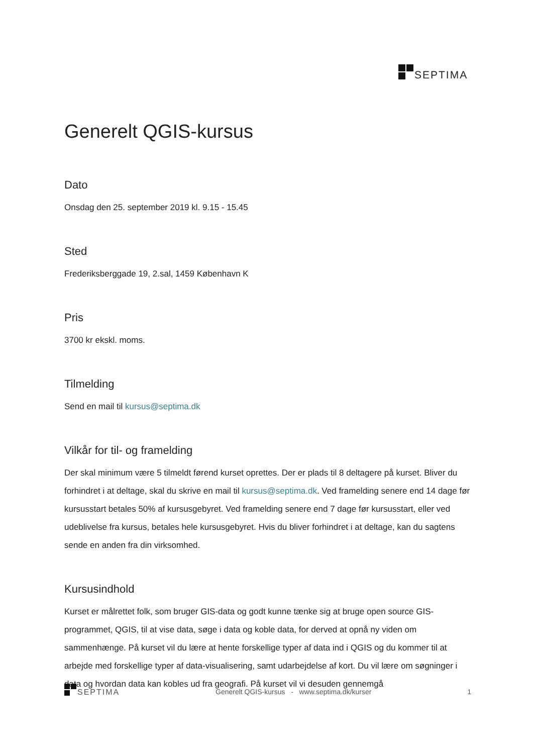SEPTIMA
Generelt QGIS-kursus
Dato
Onsdag den 25. september 2019 kl. 9.15 - 15.45
Sted
Frederiksberggade 19, 2.sal, 1459 København K
Pris
3700 kr ekskl. moms.
Tilmelding
Send en mail til kursus@septima.dk
Vilkår for til- og framelding
Der skal minimum være 5 tilmeldt førend kurset oprettes. Der er plads til 8 deltagere på kurset. Bliver du forhindret i at deltage, skal du skrive en mail til kursus@septima.dk. Ved framelding senere end 14 dage før kursusstart betales 50% af kursusgebyret. Ved framelding senere end 7 dage før kursusstart, eller ved udeblivelse fra kursus, betales hele kursusgebyret. Hvis du bliver forhindret i at deltage, kan du sagtens sende en anden fra din virksomhed.
Kursusindhold
Kurset er målrettet folk, som bruger GIS-data og godt kunne tænke sig at bruge open source GIS-programmet, QGIS, til at vise data, søge i data og koble data, for derved at opnå ny viden om sammenhænge. På kurset vil du lære at hente forskellige typer af data ind i QGIS og du kommer til at arbejde med forskellige typer af data-visualisering, samt udarbejdelse af kort. Du vil lære om søgninger i data og hvordan data kan kobles ud fra geografi. På kurset vil vi desuden gennemgå
SEPTIMA
Generelt QGIS-kursus - www.septima.dk/kurser
1